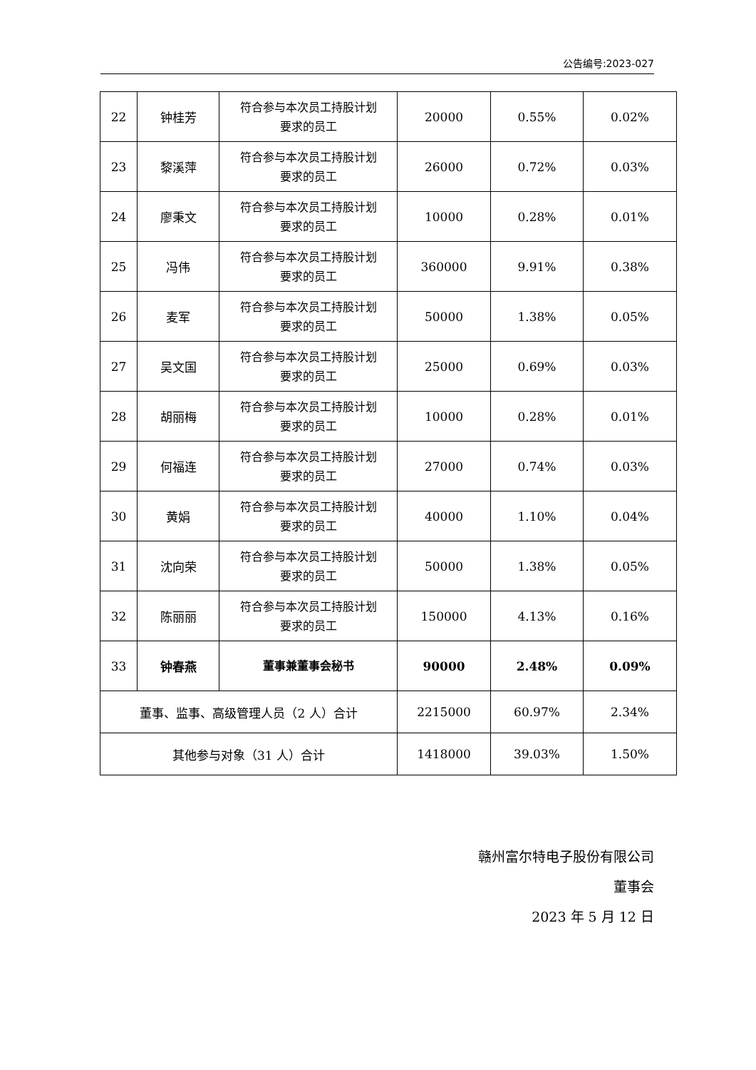公告编号:2023-027
| 22 | 钟桂芳 | 符合参与本次员工持股计划 要求的员工 | 20000 | 0.55% | 0.02% |
| 23 | 黎溪萍 | 符合参与本次员工持股计划 要求的员工 | 26000 | 0.72% | 0.03% |
| 24 | 廖秉文 | 符合参与本次员工持股计划 要求的员工 | 10000 | 0.28% | 0.01% |
| 25 | 冯伟 | 符合参与本次员工持股计划 要求的员工 | 360000 | 9.91% | 0.38% |
| 26 | 麦军 | 符合参与本次员工持股计划 要求的员工 | 50000 | 1.38% | 0.05% |
| 27 | 吴文国 | 符合参与本次员工持股计划 要求的员工 | 25000 | 0.69% | 0.03% |
| 28 | 胡丽梅 | 符合参与本次员工持股计划 要求的员工 | 10000 | 0.28% | 0.01% |
| 29 | 何福连 | 符合参与本次员工持股计划 要求的员工 | 27000 | 0.74% | 0.03% |
| 30 | 黄娟 | 符合参与本次员工持股计划 要求的员工 | 40000 | 1.10% | 0.04% |
| 31 | 沈向荣 | 符合参与本次员工持股计划 要求的员工 | 50000 | 1.38% | 0.05% |
| 32 | 陈丽丽 | 符合参与本次员工持股计划 要求的员工 | 150000 | 4.13% | 0.16% |
| 33 | 钟春燕 | 董事兼董事会秘书 | 90000 | 2.48% | 0.09% |
| 董事、监事、高级管理人员（2 人）合计 | | | 2215000 | 60.97% | 2.34% |
| 其他参与对象（31 人）合计 | | | 1418000 | 39.03% | 1.50% |
赣州富尔特电子股份有限公司
董事会
2023 年 5 月 12 日